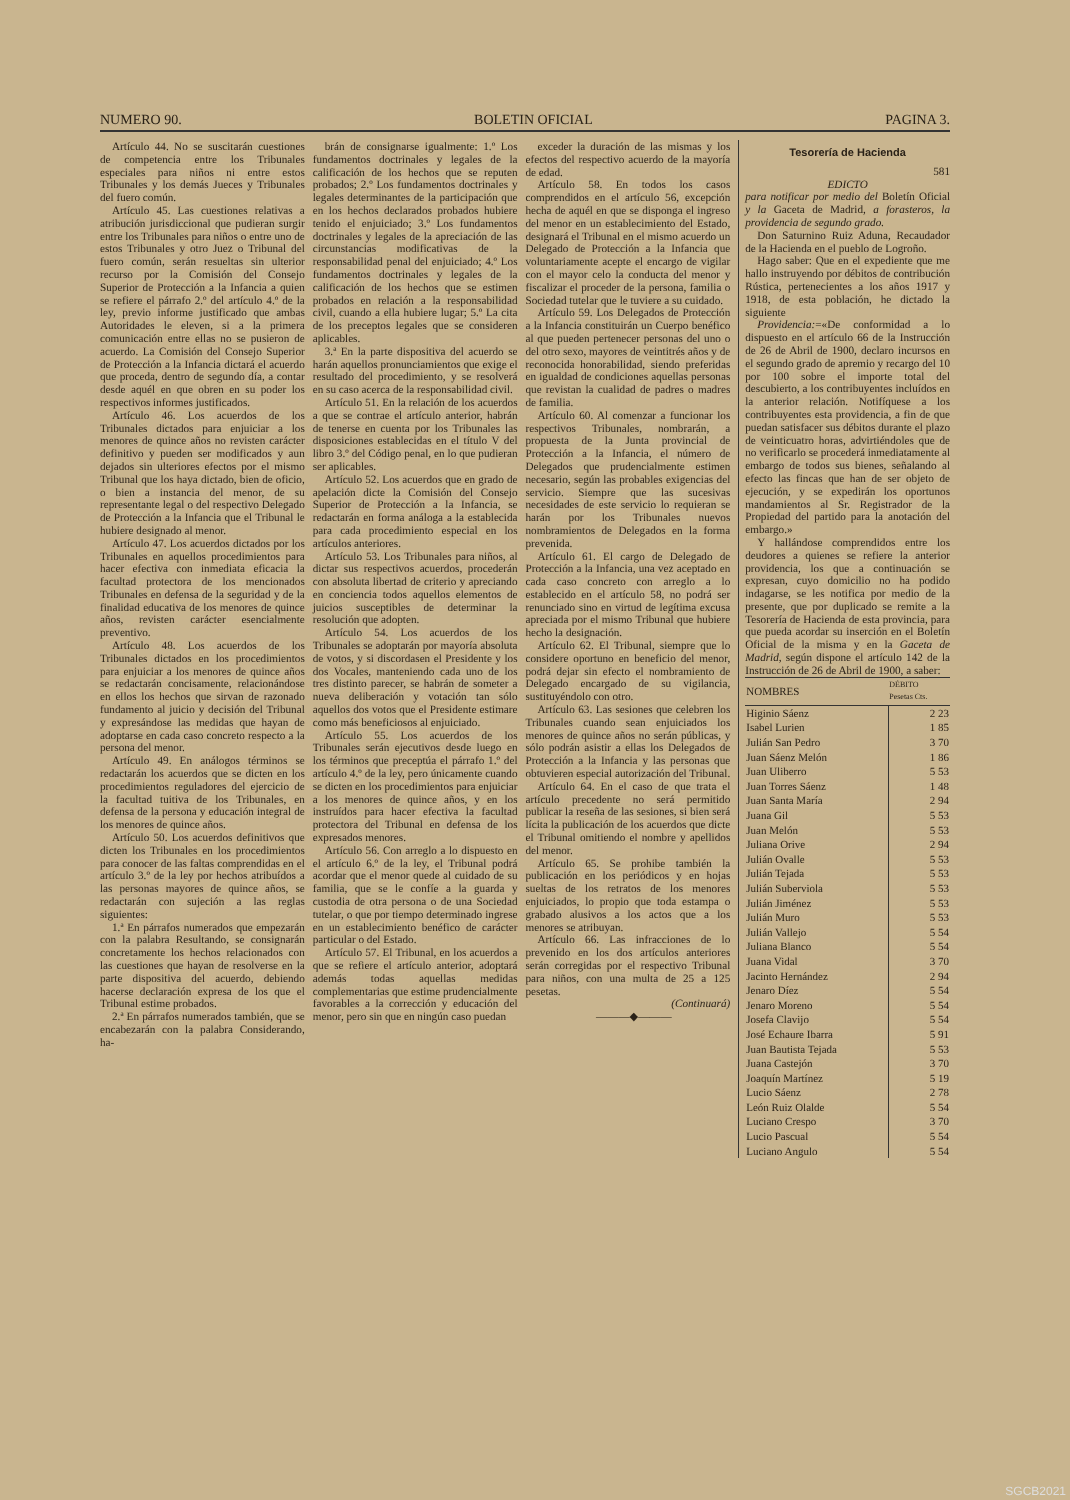NUMERO 90. BOLETIN OFICIAL PAGINA 3.
Artículo 44. No se suscitarán cuestiones de competencia entre los Tribunales especiales para niños ni entre estos Tribunales y los demás Jueces y Tribunales del fuero común.
Artículo 45. Las cuestiones relativas a atribución jurisdiccional que pudieran surgir entre los Tribunales para niños o entre uno de estos Tribunales y otro Juez o Tribunal del fuero común, serán resueltas sin ulterior recurso por la Comisión del Consejo Superior de Protección a la Infancia a quien se refiere el párrafo 2.º del artículo 4.º de la ley, previo informe justificado que ambas Autoridades le eleven, si a la primera comunicación entre ellas no se pusieron de acuerdo. La Comisión del Consejo Superior de Protección a la Infancia dictará el acuerdo que proceda, dentro de segundo día, a contar desde aquél en que obren en su poder los respectivos informes justificados.
Artículo 46. Los acuerdos de los Tribunales dictados para enjuiciar a los menores de quince años no revisten carácter definitivo y pueden ser modificados y aun dejados sin ulteriores efectos por el mismo Tribunal que los haya dictado, bien de oficio, o bien a instancia del menor, de su representante legal o del respectivo Delegado de Protección a la Infancia que el Tribunal le hubiere designado al menor.
Artículo 47. Los acuerdos dictados por los Tribunales en aquellos procedimientos para hacer efectiva con inmediata eficacia la facultad protectora de los mencionados Tribunales en defensa de la seguridad y de la finalidad educativa de los menores de quince años, revisten carácter esencialmente preventivo.
Artículo 48. Los acuerdos de los Tribunales dictados en los procedimientos para enjuiciar a los menores de quince años se redactarán concisamente, relacionándose en ellos los hechos que sirvan de razonado fundamento al juicio y decisión del Tribunal y expresándose las medidas que hayan de adoptarse en cada caso concreto respecto a la persona del menor.
Artículo 49. En análogos términos se redactarán los acuerdos que se dicten en los procedimientos reguladores del ejercicio de la facultad tuitiva de los Tribunales, en defensa de la persona y educación integral de los menores de quince años.
Artículo 50. Los acuerdos definitivos que dicten los Tribunales en los procedimientos para conocer de las faltas comprendidas en el artículo 3.º de la ley por hechos atribuídos a las personas mayores de quince años, se redactarán con sujeción a las reglas siguientes:
1.ª En párrafos numerados que empezarán con la palabra Resultando, se consignarán concretamente los hechos relacionados con las cuestiones que hayan de resolverse en la parte dispositiva del acuerdo, debiendo hacerse declaración expresa de los que el Tribunal estime probados.
2.ª En párrafos numerados también, que se encabezarán con la palabra Considerando, ha-
brán de consignarse igualmente: 1.º Los fundamentos doctrinales y legales de la calificación de los hechos que se reputen probados; 2.º Los fundamentos doctrinales y legales determinantes de la participación que en los hechos declarados probados hubiere tenido el enjuiciado; 3.º Los fundamentos doctrinales y legales de la apreciación de las circunstancias modificativas de la responsabilidad penal del enjuiciado; 4.º Los fundamentos doctrinales y legales de la calificación de los hechos que se estimen probados en relación a la responsabilidad civil, cuando a ella hubiere lugar; 5.º La cita de los preceptos legales que se consideren aplicables.
3.ª En la parte dispositiva del acuerdo se harán aquellos pronunciamientos que exige el resultado del procedimiento, y se resolverá en su caso acerca de la responsabilidad civil.
Artículo 51. En la relación de los acuerdos a que se contrae el artículo anterior, habrán de tenerse en cuenta por los Tribunales las disposiciones establecidas en el título V del libro 3.º del Código penal, en lo que pudieran ser aplicables.
Artículo 52. Los acuerdos que en grado de apelación dicte la Comisión del Consejo Superior de Protección a la Infancia, se redactarán en forma análoga a la establecida para cada procedimiento especial en los artículos anteriores.
Artículo 53. Los Tribunales para niños, al dictar sus respectivos acuerdos, procederán con absoluta libertad de criterio y apreciando en conciencia todos aquellos elementos de juicios susceptibles de determinar la resolución que adopten.
Artículo 54. Los acuerdos de los Tribunales se adoptarán por mayoría absoluta de votos, y si discordasen el Presidente y los dos Vocales, manteniendo cada uno de los tres distinto parecer, se habrán de someter a nueva deliberación y votación tan sólo aquellos dos votos que el Presidente estimare como más beneficiosos al enjuiciado.
Artículo 55. Los acuerdos de los Tribunales serán ejecutivos desde luego en los términos que preceptúa el párrafo 1.º del artículo 4.º de la ley, pero únicamente cuando se dicten en los procedimientos para enjuiciar a los menores de quince años, y en los instruídos para hacer efectiva la facultad protectora del Tribunal en defensa de los expresados menores.
Artículo 56. Con arreglo a lo dispuesto en el artículo 6.º de la ley, el Tribunal podrá acordar que el menor quede al cuidado de su familia, que se le confíe a la guarda y custodia de otra persona o de una Sociedad tutelar, o que por tiempo determinado ingrese en un establecimiento benéfico de carácter particular o del Estado.
Artículo 57. El Tribunal, en los acuerdos a que se refiere el artículo anterior, adoptará además todas aquellas medidas complementarias que estime prudencialmente favorables a la corrección y educación del menor, pero sin que en ningún caso puedan
exceder la duración de las mismas y los efectos del respectivo acuerdo de la mayoría de edad.
Artículo 58. En todos los casos comprendidos en el artículo 56, excepción hecha de aquél en que se disponga el ingreso del menor en un establecimiento del Estado, designará el Tribunal en el mismo acuerdo un Delegado de Protección a la Infancia que voluntariamente acepte el encargo de vigilar con el mayor celo la conducta del menor y fiscalizar el proceder de la persona, familia o Sociedad tutelar que le tuviere a su cuidado.
Artículo 59. Los Delegados de Protección a la Infancia constituirán un Cuerpo benéfico al que pueden pertenecer personas del uno o del otro sexo, mayores de veintitrés años y de reconocida honorabilidad, siendo preferidas en igualdad de condiciones aquellas personas que revistan la cualidad de padres o madres de familia.
Artículo 60. Al comenzar a funcionar los respectivos Tribunales, nombrarán, a propuesta de la Junta provincial de Protección a la Infancia, el número de Delegados que prudencialmente estimen necesario, según las probables exigencias del servicio. Siempre que las sucesivas necesidades de este servicio lo requieran se harán por los Tribunales nuevos nombramientos de Delegados en la forma prevenida.
Artículo 61. El cargo de Delegado de Protección a la Infancia, una vez aceptado en cada caso concreto con arreglo a lo establecido en el artículo 58, no podrá ser renunciado sino en virtud de legítima excusa apreciada por el mismo Tribunal que hubiere hecho la designación.
Artículo 62. El Tribunal, siempre que lo considere oportuno en beneficio del menor, podrá dejar sin efecto el nombramiento de Delegado encargado de su vigilancia, sustituyéndolo con otro.
Artículo 63. Las sesiones que celebren los Tribunales cuando sean enjuiciados los menores de quince años no serán públicas, y sólo podrán asistir a ellas los Delegados de Protección a la Infancia y las personas que obtuvieren especial autorización del Tribunal.
Artículo 64. En el caso de que trata el artículo precedente no será permitido publicar la reseña de las sesiones, si bien será lícita la publicación de los acuerdos que dicte el Tribunal omitiendo el nombre y apellidos del menor.
Artículo 65. Se prohibe también la publicación en los periódicos y en hojas sueltas de los retratos de los menores enjuiciados, lo propio que toda estampa o grabado alusivos a los actos que a los menores se atribuyan.
Artículo 66. Las infracciones de lo prevenido en los dos artículos anteriores serán corregidas por el respectivo Tribunal para niños, con una multa de 25 a 125 pesetas.
(Continuará)
———◆———
Tesorería de Hacienda
581
EDICTO
para notificar por medio del Boletín Oficial y la Gaceta de Madrid, a forasteros, la providencia de segundo grado.
Don Saturnino Ruiz Aduna, Recaudador de la Hacienda en el pueblo de Logroño.
Hago saber: Que en el expediente que me hallo instruyendo por débitos de contribución Rústica, pertenecientes a los años 1917 y 1918, de esta población, he dictado la siguiente
Providencia:=«De conformidad a lo dispuesto en el artículo 66 de la Instrucción de 26 de Abril de 1900, declaro incursos en el segundo grado de apremio y recargo del 10 por 100 sobre el importe total del descubierto, a los contribuyentes incluídos en la anterior relación. Notifíquese a los contribuyentes esta providencia, a fin de que puedan satisfacer sus débitos durante el plazo de veinticuatro horas, advirtiéndoles que de no verificarlo se procederá inmediatamente al embargo de todos sus bienes, señalando al efecto las fincas que han de ser objeto de ejecución, y se expedirán los oportunos mandamientos al Sr. Registrador de la Propiedad del partido para la anotación del embargo.»
Y hallándose comprendidos entre los deudores a quienes se refiere la anterior providencia, los que a continuación se expresan, cuyo domicilio no ha podido indagarse, se les notifica por medio de la presente, que por duplicado se remite a la Tesorería de Hacienda de esta provincia, para que pueda acordar su inserción en el Boletín Oficial de la misma y en la Gaceta de Madrid, según dispone el artículo 142 de la Instrucción de 26 de Abril de 1900, a saber:
| NOMBRES | DÉBITO Pesetas Cts. |
| --- | --- |
| Higinio Sáenz | 2 23 |
| Isabel Lurien | 1 85 |
| Julián San Pedro | 3 70 |
| Juan Sáenz Melón | 1 86 |
| Juan Uliberro | 5 53 |
| Juan Torres Sáenz | 1 48 |
| Juan Santa María | 2 94 |
| Juana Gil | 5 53 |
| Juan Melón | 5 53 |
| Juliana Orive | 2 94 |
| Julián Ovalle | 5 53 |
| Julián Tejada | 5 53 |
| Julián Suberviola | 5 53 |
| Julián Jiménez | 5 53 |
| Julián Muro | 5 53 |
| Julián Vallejo | 5 54 |
| Juliana Blanco | 5 54 |
| Juana Vidal | 3 70 |
| Jacinto Hernández | 2 94 |
| Jenaro Díez | 5 54 |
| Jenaro Moreno | 5 54 |
| Josefa Clavijo | 5 54 |
| José Echaure Ibarra | 5 91 |
| Juan Bautista Tejada | 5 53 |
| Juana Castejón | 3 70 |
| Joaquín Martínez | 5 19 |
| Lucio Sáenz | 2 78 |
| León Ruiz Olalde | 5 54 |
| Luciano Crespo | 3 70 |
| Lucio Pascual | 5 54 |
| Luciano Angulo | 5 54 |
SGCB2021